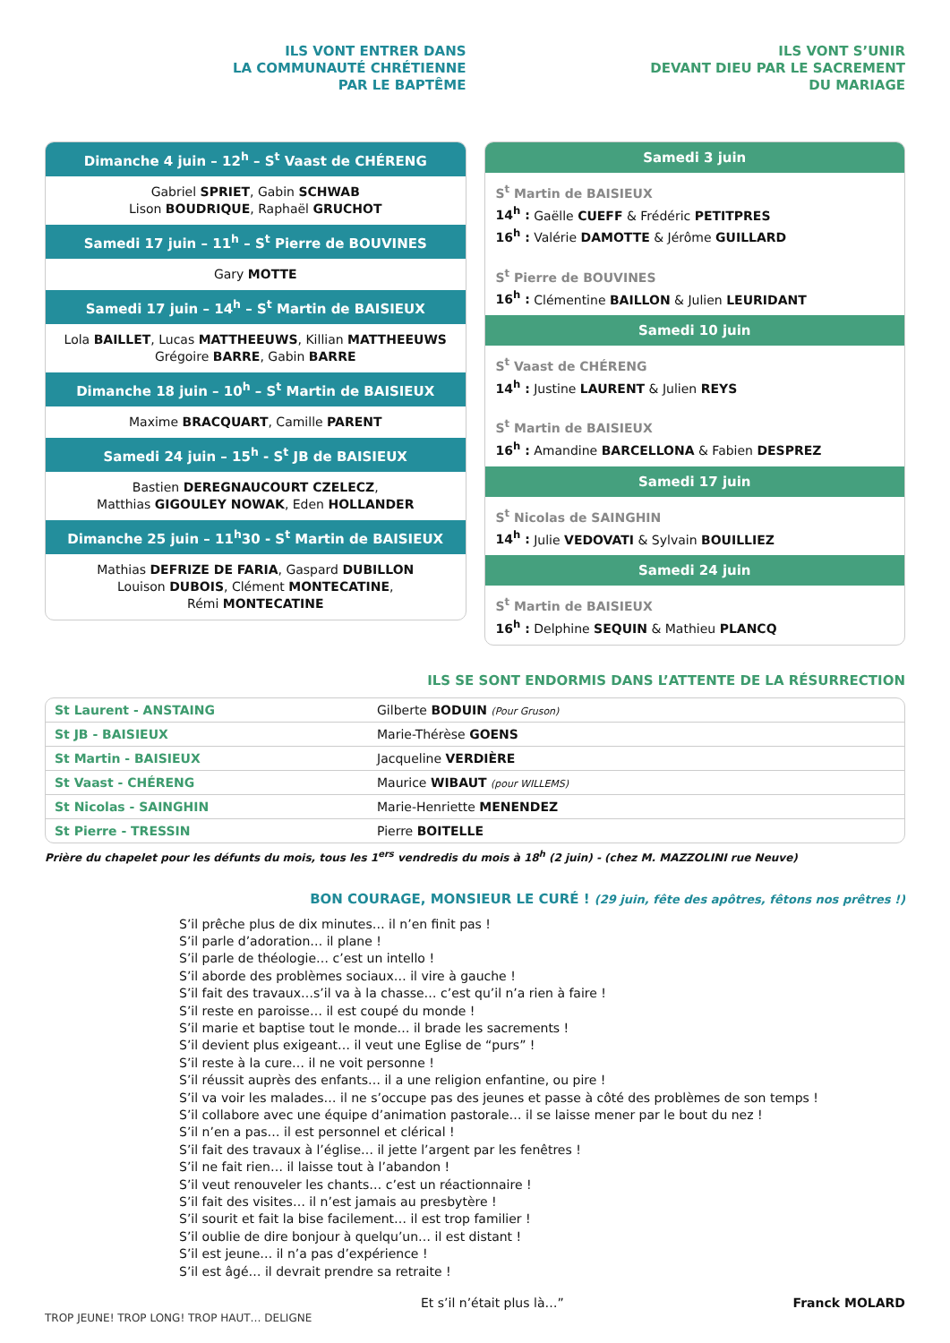ILS VONT ENTRER DANS
LA COMMUNAUTÉ CHRÉTIENNE
PAR LE BAPTÊME
Dimanche 4 juin – 12<sup>h</sup> – S<sup>t</sup> Vaast de CHÉRENG
Gabriel SPRIET, Gabin SCHWAB
Lison BOUDRIQUE, Raphaël GRUCHOT
Samedi 17 juin – 11<sup>h</sup> – S<sup>t</sup> Pierre de BOUVINES
Gary MOTTE
Samedi 17 juin – 14<sup>h</sup> – S<sup>t</sup> Martin de BAISIEUX
Lola BAILLET, Lucas MATTHEEUWS, Killian MATTHEEUWS
Grégoire BARRE, Gabin BARRE
Dimanche 18 juin – 10<sup>h</sup> – S<sup>t</sup> Martin de BAISIEUX
Maxime BRACQUART, Camille PARENT
Samedi 24 juin – 15<sup>h</sup> - S<sup>t</sup> JB de BAISIEUX
Bastien DEREGNAUCOURT CZELECZ,
Matthias GIGOULEY NOWAK, Eden HOLLANDER
Dimanche 25 juin – 11<sup>h</sup>30 - S<sup>t</sup> Martin de BAISIEUX
Mathias DEFRIZE DE FARIA, Gaspard DUBILLON
Louison DUBOIS, Clément MONTECATINE,
Rémi MONTECATINE
ILS VONT S’UNIR
DEVANT DIEU PAR LE SACREMENT
DU MARIAGE
Samedi 3 juin
S<sup>t</sup> Martin de BAISIEUX
14<sup>h</sup> : Gaëlle CUEFF & Frédéric PETITPRES
16<sup>h</sup> : Valérie DAMOTTE & Jérôme GUILLARD
S<sup>t</sup> Pierre de BOUVINES
16<sup>h</sup> : Clémentine BAILLON & Julien LEURIDANT
Samedi 10 juin
S<sup>t</sup> Vaast de CHÉRENG
14<sup>h</sup> : Justine LAURENT & Julien REYS
S<sup>t</sup> Martin de BAISIEUX
16<sup>h</sup> : Amandine BARCELLONA & Fabien DESPREZ
Samedi 17 juin
S<sup>t</sup> Nicolas de SAINGHIN
14<sup>h</sup> : Julie VEDOVATI & Sylvain BOUILLIEZ
Samedi 24 juin
S<sup>t</sup> Martin de BAISIEUX
16<sup>h</sup> : Delphine SEQUIN & Mathieu PLANCQ
ILS SE SONT ENDORMIS DANS L’ATTENTE DE LA RÉSURRECTION
| St Laurent - ANSTAING | Gilberte BODUIN (Pour Gruson) |
| St JB - BAISIEUX | Marie-Thérèse GOENS |
| St Martin - BAISIEUX | Jacqueline VERDIÈRE |
| St Vaast - CHÉRENG | Maurice WIBAUT (pour WILLEMS) |
| St Nicolas - SAINGHIN | Marie-Henriette MENENDEZ |
| St Pierre - TRESSIN | Pierre BOITELLE |
Prière du chapelet pour les défunts du mois, tous les 1<sup>ers</sup> vendredis du mois à 18<sup>h</sup> (2 juin) - (chez M. MAZZOLINI rue Neuve)
BON COURAGE, MONSIEUR LE CURÉ ! (29 juin, fête des apôtres, fêtons nos prêtres !)
S’il prêche plus de dix minutes… il n’en finit pas !
S’il parle d’adoration… il plane !
S’il parle de théologie… c’est un intello !
S’il aborde des problèmes sociaux… il vire à gauche !
S’il fait des travaux…s’il va à la chasse… c’est qu’il n’a rien à faire !
S’il reste en paroisse… il est coupé du monde !
S’il marie et baptise tout le monde… il brade les sacrements !
S’il devient plus exigeant… il veut une Eglise de “purs” !
S’il reste à la cure… il ne voit personne !
S’il réussit auprès des enfants… il a une religion enfantine, ou pire !
S’il va voir les malades… il ne s’occupe pas des jeunes et passe à côté des problèmes de son temps !
S’il collabore avec une équipe d’animation pastorale… il se laisse mener par le bout du nez !
S’il n’en a pas… il est personnel et clérical !
S’il fait des travaux à l’église… il jette l’argent par les fenêtres !
S’il ne fait rien… il laisse tout à l’abandon !
S’il veut renouveler les chants… c’est un réactionnaire !
S’il fait des visites… il n’est jamais au presbytère !
S’il sourit et fait la bise facilement… il est trop familier !
S’il oublie de dire bonjour à quelqu’un… il est distant !
S’il est jeune… il n’a pas d’expérience !
S’il est âgé… il devrait prendre sa retraite !
Et s’il n’était plus là…” Franck MOLARD
TROP JEUNE! TROP LONG! TROP HAUT… DELIGNE